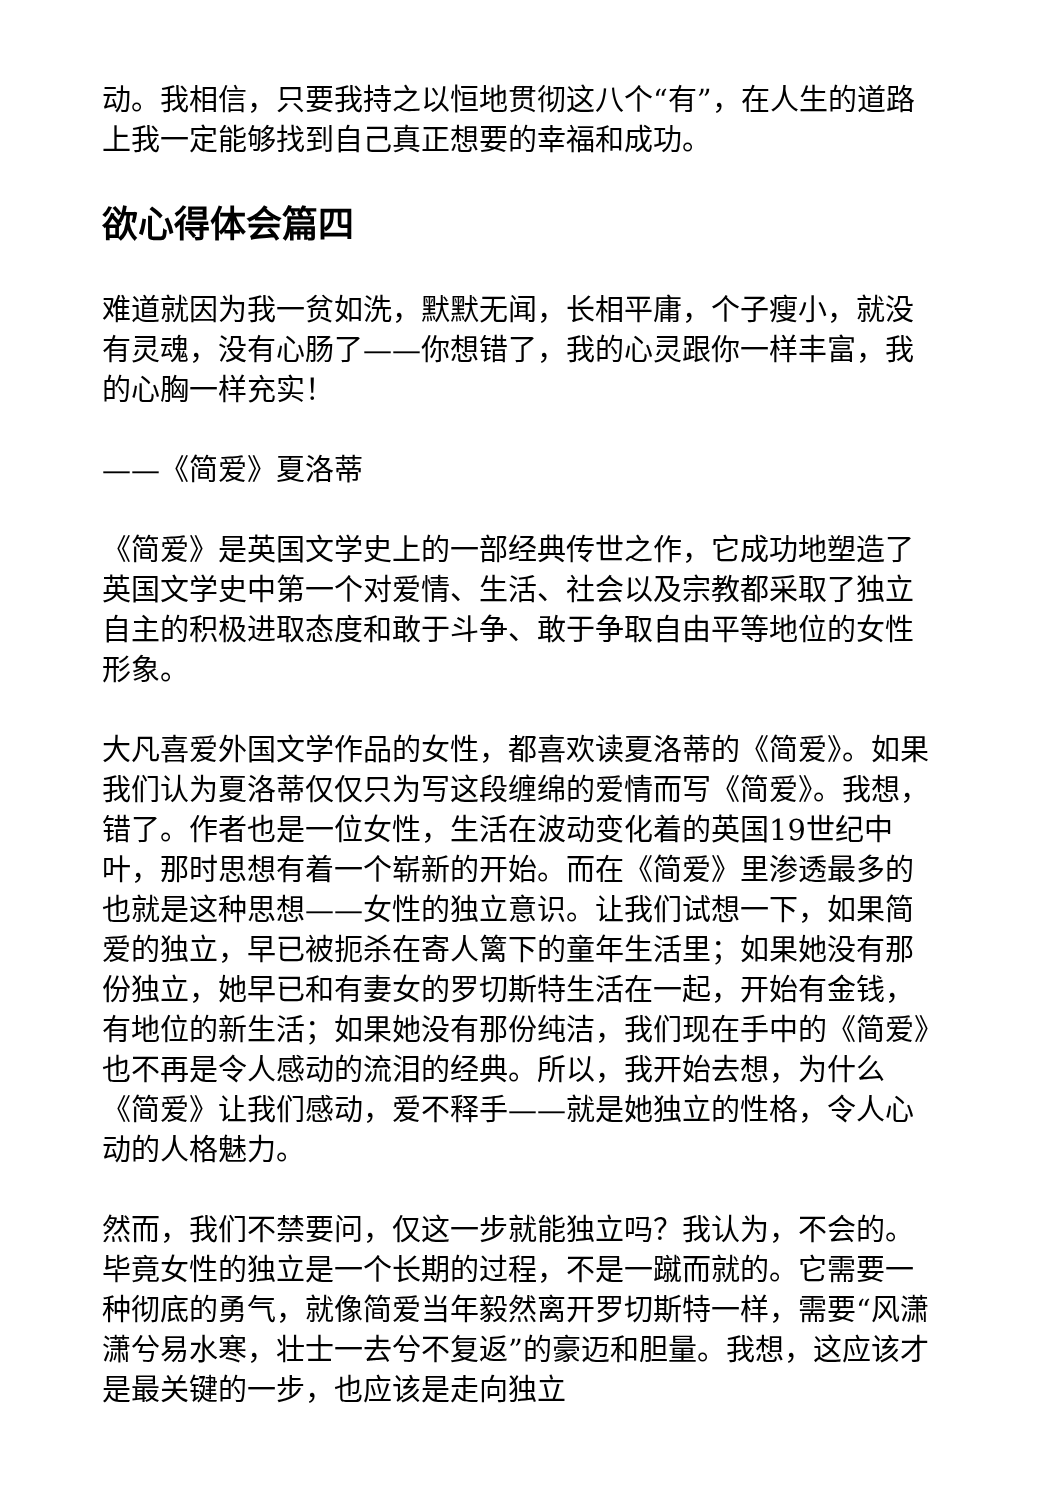动。我相信，只要我持之以恒地贯彻这八个“有”，在人生的道路上我一定能够找到自己真正想要的幸福和成功。
欲心得体会篇四
难道就因为我一贫如洗，默默无闻，长相平庸，个子瘦小，就没有灵魂，没有心肠了——你想错了，我的心灵跟你一样丰富，我的心胸一样充实！
——《简爱》夏洛蒂
《简爱》是英国文学史上的一部经典传世之作，它成功地塑造了英国文学史中第一个对爱情、生活、社会以及宗教都采取了独立自主的积极进取态度和敢于斗争、敢于争取自由平等地位的女性形象。
大凡喜爱外国文学作品的女性，都喜欢读夏洛蒂的《简爱》。如果我们认为夏洛蒂仅仅只为写这段缠绵的爱情而写《简爱》。我想，错了。作者也是一位女性，生活在波动变化着的英国19世纪中叶，那时思想有着一个崭新的开始。而在《简爱》里渗透最多的也就是这种思想——女性的独立意识。让我们试想一下，如果简爱的独立，早已被扼杀在寄人篱下的童年生活里；如果她没有那份独立，她早已和有妻女的罗切斯特生活在一起，开始有金钱，有地位的新生活；如果她没有那份纯洁，我们现在手中的《简爱》也不再是令人感动的流泪的经典。所以，我开始去想，为什么《简爱》让我们感动，爱不释手——就是她独立的性格，令人心动的人格魅力。
然而，我们不禁要问，仅这一步就能独立吗？我认为，不会的。毕竟女性的独立是一个长期的过程，不是一蹴而就的。它需要一种彻底的勇气，就像简爱当年毅然离开罗切斯特一样，需要“风潇潇兮易水寒，壮士一去兮不复返”的豪迈和胆量。我想，这应该才是最关键的一步，也应该是走向独立